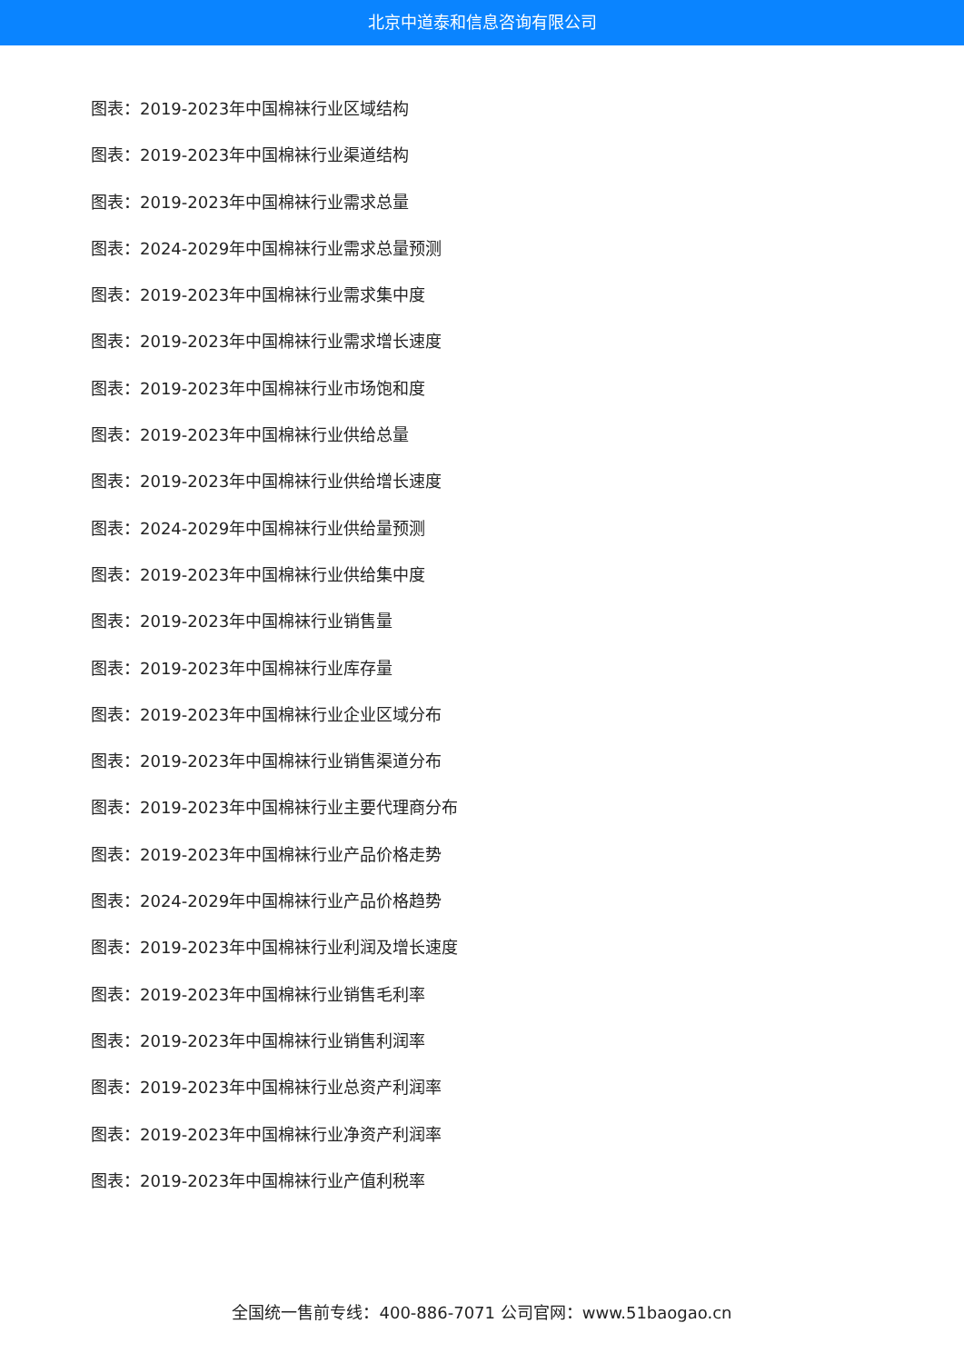北京中道泰和信息咨询有限公司
图表：2019-2023年中国棉袜行业区域结构
图表：2019-2023年中国棉袜行业渠道结构
图表：2019-2023年中国棉袜行业需求总量
图表：2024-2029年中国棉袜行业需求总量预测
图表：2019-2023年中国棉袜行业需求集中度
图表：2019-2023年中国棉袜行业需求增长速度
图表：2019-2023年中国棉袜行业市场饱和度
图表：2019-2023年中国棉袜行业供给总量
图表：2019-2023年中国棉袜行业供给增长速度
图表：2024-2029年中国棉袜行业供给量预测
图表：2019-2023年中国棉袜行业供给集中度
图表：2019-2023年中国棉袜行业销售量
图表：2019-2023年中国棉袜行业库存量
图表：2019-2023年中国棉袜行业企业区域分布
图表：2019-2023年中国棉袜行业销售渠道分布
图表：2019-2023年中国棉袜行业主要代理商分布
图表：2019-2023年中国棉袜行业产品价格走势
图表：2024-2029年中国棉袜行业产品价格趋势
图表：2019-2023年中国棉袜行业利润及增长速度
图表：2019-2023年中国棉袜行业销售毛利率
图表：2019-2023年中国棉袜行业销售利润率
图表：2019-2023年中国棉袜行业总资产利润率
图表：2019-2023年中国棉袜行业净资产利润率
图表：2019-2023年中国棉袜行业产值利税率
全国统一售前专线：400-886-7071 公司官网：www.51baogao.cn